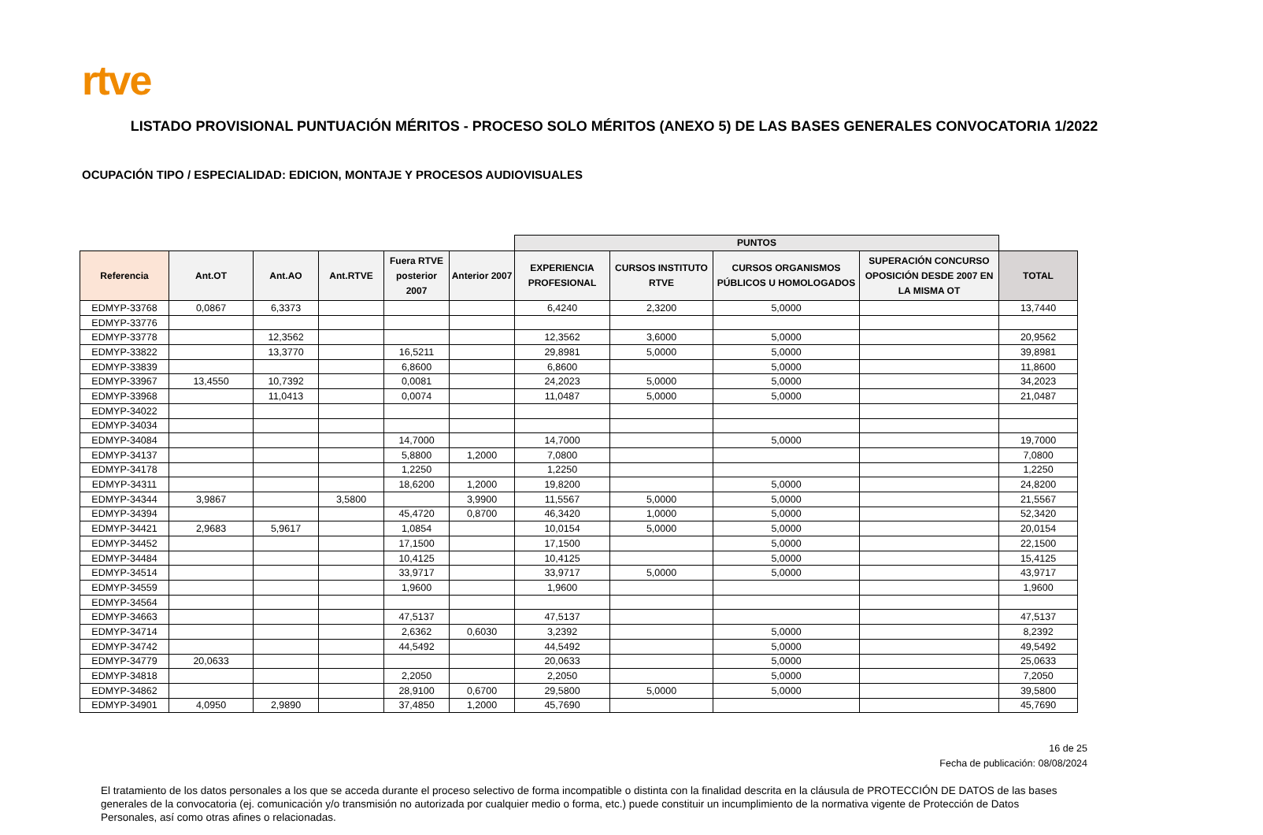rtve
LISTADO PROVISIONAL PUNTUACIÓN MÉRITOS - PROCESO SOLO MÉRITOS (ANEXO 5) DE LAS BASES GENERALES CONVOCATORIA 1/2022
OCUPACIÓN TIPO / ESPECIALIDAD: EDICION, MONTAJE Y PROCESOS AUDIOVISUALES
| | | | | | | PUNTOS | | | | |
| --- | --- | --- | --- | --- | --- | --- | --- | --- | --- | --- |
| Referencia | Ant.OT | Ant.AO | Ant.RTVE | Fuera RTVE posterior 2007 | Anterior 2007 | EXPERIENCIA PROFESIONAL | CURSOS INSTITUTO RTVE | CURSOS ORGANISMOS PÚBLICOS U HOMOLOGADOS | SUPERACIÓN CONCURSO OPOSICIÓN DESDE 2007 EN LA MISMA OT | TOTAL |
| EDMYP-33768 | 0,0867 | 6,3373 | | | | 6,4240 | 2,3200 | 5,0000 | | 13,7440 |
| EDMYP-33776 | | | | | | | | | | |
| EDMYP-33778 | | 12,3562 | | | | 12,3562 | 3,6000 | 5,0000 | | 20,9562 |
| EDMYP-33822 | | 13,3770 | | 16,5211 | | 29,8981 | 5,0000 | 5,0000 | | 39,8981 |
| EDMYP-33839 | | | | 6,8600 | | 6,8600 | | 5,0000 | | 11,8600 |
| EDMYP-33967 | 13,4550 | 10,7392 | | 0,0081 | | 24,2023 | 5,0000 | 5,0000 | | 34,2023 |
| EDMYP-33968 | | 11,0413 | | 0,0074 | | 11,0487 | 5,0000 | 5,0000 | | 21,0487 |
| EDMYP-34022 | | | | | | | | | | |
| EDMYP-34034 | | | | | | | | | | |
| EDMYP-34084 | | | | 14,7000 | | 14,7000 | | 5,0000 | | 19,7000 |
| EDMYP-34137 | | | | 5,8800 | 1,2000 | 7,0800 | | | | 7,0800 |
| EDMYP-34178 | | | | 1,2250 | | 1,2250 | | | | 1,2250 |
| EDMYP-34311 | | | | 18,6200 | 1,2000 | 19,8200 | | 5,0000 | | 24,8200 |
| EDMYP-34344 | 3,9867 | | 3,5800 | | 3,9900 | 11,5567 | 5,0000 | 5,0000 | | 21,5567 |
| EDMYP-34394 | | | | 45,4720 | 0,8700 | 46,3420 | 1,0000 | 5,0000 | | 52,3420 |
| EDMYP-34421 | 2,9683 | 5,9617 | | 1,0854 | | 10,0154 | 5,0000 | 5,0000 | | 20,0154 |
| EDMYP-34452 | | | | 17,1500 | | 17,1500 | | 5,0000 | | 22,1500 |
| EDMYP-34484 | | | | 10,4125 | | 10,4125 | | 5,0000 | | 15,4125 |
| EDMYP-34514 | | | | 33,9717 | | 33,9717 | 5,0000 | 5,0000 | | 43,9717 |
| EDMYP-34559 | | | | 1,9600 | | 1,9600 | | | | 1,9600 |
| EDMYP-34564 | | | | | | | | | | |
| EDMYP-34663 | | | | 47,5137 | | 47,5137 | | | | 47,5137 |
| EDMYP-34714 | | | | 2,6362 | 0,6030 | 3,2392 | | 5,0000 | | 8,2392 |
| EDMYP-34742 | | | | 44,5492 | | 44,5492 | | 5,0000 | | 49,5492 |
| EDMYP-34779 | 20,0633 | | | | | 20,0633 | | 5,0000 | | 25,0633 |
| EDMYP-34818 | | | | 2,2050 | | 2,2050 | | 5,0000 | | 7,2050 |
| EDMYP-34862 | | | | 28,9100 | 0,6700 | 29,5800 | 5,0000 | 5,0000 | | 39,5800 |
| EDMYP-34901 | 4,0950 | 2,9890 | | 37,4850 | 1,2000 | 45,7690 | | | | 45,7690 |
16 de 25
Fecha de publicación: 08/08/2024
El tratamiento de los datos personales a los que se acceda durante el proceso selectivo de forma incompatible o distinta con la finalidad descrita en la cláusula de PROTECCIÓN DE DATOS de las bases generales de la convocatoria (ej. comunicación y/o transmisión no autorizada por cualquier medio o forma, etc.) puede constituir un incumplimiento de la normativa vigente de Protección de Datos Personales, así como otras afines o relacionadas.